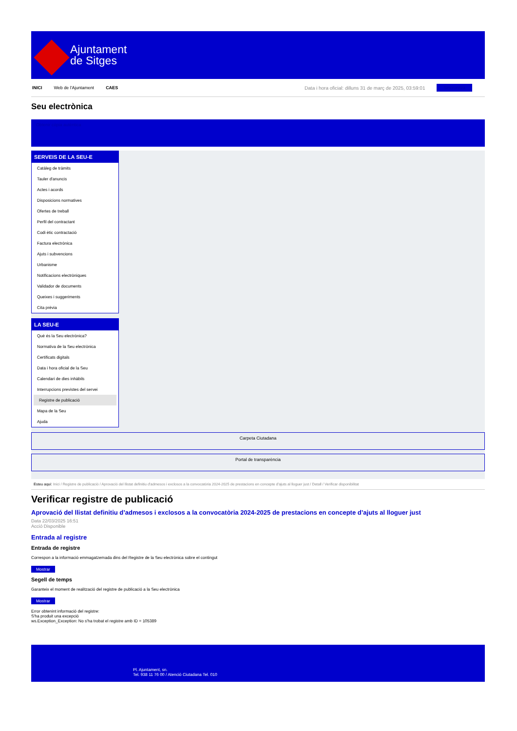Ajuntament
de Sitges
INICI Web de l'Ajuntament CAES Data i hora oficial: dilluns 31 de març de 2025, 03:59:01 Sincronitza
Seu electrònica
Obtenir còpia autèntica
SERVEIS DE LA SEU-E
Catàleg de tràmits
Tauler d'anuncis
Actes i acords
Disposicions normatives
Ofertes de treball
Perfil del contractant
Codi ètic contractació
Factura electrònica
Ajuts i subvencions
Urbanisme
Notificacions electròniques
Validador de documents
Queixes i suggeriments
Cita prèvia
LA SEU-E
Què és la Seu electrònica?
Normativa de la Seu electrònica
Certificats digitals
Data i hora oficial de la Seu
Calendari de dies inhàbils
Interrupcions previstes del servei
Registre de publicació
Mapa de la Seu
Ajuda
Carpeta Ciutadana
Portal de transparència
Esteu aquí: Inici / Registre de publicació / Aprovació del llistat definitiu d'admesos i exclosos a la convocatòria 2024-2025 de prestacions en concepte d'ajuts al lloguer just / Detall / Verificar disponibilitat
Verificar registre de publicació
Aprovació del llistat definitiu d’admesos i exclosos a la convocatòria 2024-2025 de prestacions en concepte d’ajuts al lloguer just
Data 22/03/2025 16:51
Acció Disponible
Entrada al registre
Entrada de registre
Correspon a la informació emmagatzemada dins del Registre de la Seu electrònica sobre el contingut
Mostrar
Segell de temps
Garanteix el moment de realització del registre de publicació a la Seu electrònica
Mostrar
Error obtenint informació del registre:
S'ha produit una excepció
ws.Exception_Exception: No s'ha trobat el registre amb ID = 105389
Pl. Ajuntament, sn.
Tel. 938 11 76 00 / Atenció Ciutadana Tel. 010